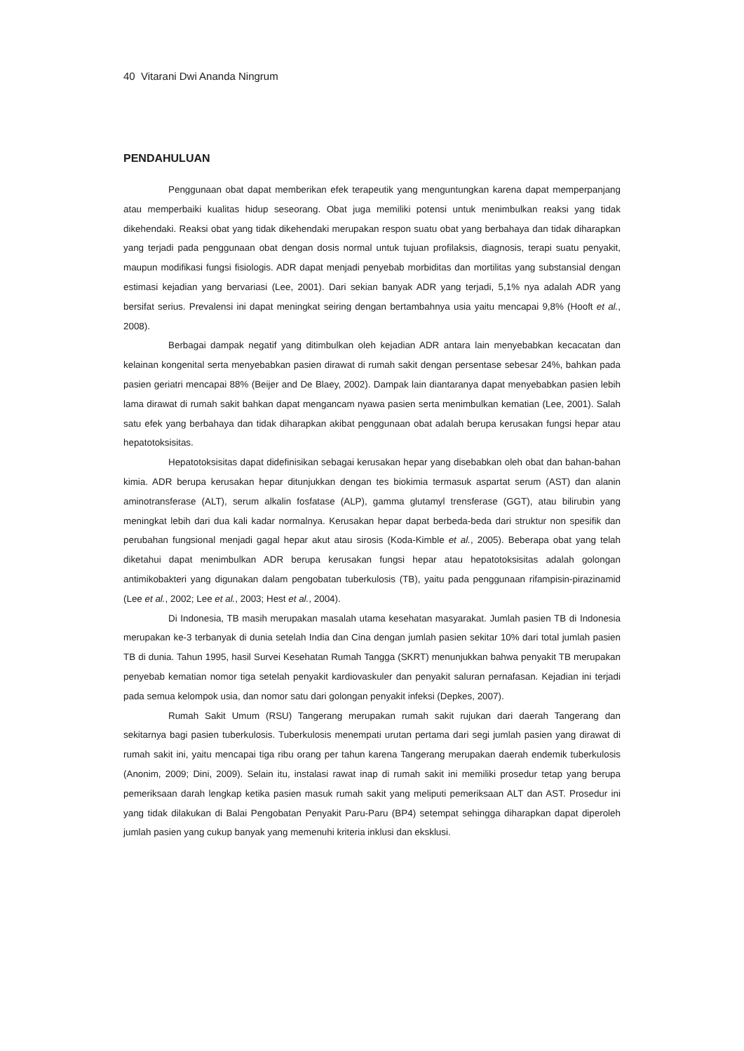40 Vitarani Dwi Ananda Ningrum
PENDAHULUAN
Penggunaan obat dapat memberikan efek terapeutik yang menguntungkan karena dapat memperpanjang atau memperbaiki kualitas hidup seseorang. Obat juga memiliki potensi untuk menimbulkan reaksi yang tidak dikehendaki. Reaksi obat yang tidak dikehendaki merupakan respon suatu obat yang berbahaya dan tidak diharapkan yang terjadi pada penggunaan obat dengan dosis normal untuk tujuan profilaksis, diagnosis, terapi suatu penyakit, maupun modifikasi fungsi fisiologis. ADR dapat menjadi penyebab morbiditas dan mortilitas yang substansial dengan estimasi kejadian yang bervariasi (Lee, 2001). Dari sekian banyak ADR yang terjadi, 5,1% nya adalah ADR yang bersifat serius. Prevalensi ini dapat meningkat seiring dengan bertambahnya usia yaitu mencapai 9,8% (Hooft et al., 2008).
Berbagai dampak negatif yang ditimbulkan oleh kejadian ADR antara lain menyebabkan kecacatan dan kelainan kongenital serta menyebabkan pasien dirawat di rumah sakit dengan persentase sebesar 24%, bahkan pada pasien geriatri mencapai 88% (Beijer and De Blaey, 2002). Dampak lain diantaranya dapat menyebabkan pasien lebih lama dirawat di rumah sakit bahkan dapat mengancam nyawa pasien serta menimbulkan kematian (Lee, 2001). Salah satu efek yang berbahaya dan tidak diharapkan akibat penggunaan obat adalah berupa kerusakan fungsi hepar atau hepatotoksisitas.
Hepatotoksisitas dapat didefinisikan sebagai kerusakan hepar yang disebabkan oleh obat dan bahan-bahan kimia. ADR berupa kerusakan hepar ditunjukkan dengan tes biokimia termasuk aspartat serum (AST) dan alanin aminotransferase (ALT), serum alkalin fosfatase (ALP), gamma glutamyl trensferase (GGT), atau bilirubin yang meningkat lebih dari dua kali kadar normalnya. Kerusakan hepar dapat berbeda-beda dari struktur non spesifik dan perubahan fungsional menjadi gagal hepar akut atau sirosis (Koda-Kimble et al., 2005). Beberapa obat yang telah diketahui dapat menimbulkan ADR berupa kerusakan fungsi hepar atau hepatotoksisitas adalah golongan antimikobakteri yang digunakan dalam pengobatan tuberkulosis (TB), yaitu pada penggunaan rifampisin-pirazinamid (Lee et al., 2002; Lee et al., 2003; Hest et al., 2004).
Di Indonesia, TB masih merupakan masalah utama kesehatan masyarakat. Jumlah pasien TB di Indonesia merupakan ke-3 terbanyak di dunia setelah India dan Cina dengan jumlah pasien sekitar 10% dari total jumlah pasien TB di dunia. Tahun 1995, hasil Survei Kesehatan Rumah Tangga (SKRT) menunjukkan bahwa penyakit TB merupakan penyebab kematian nomor tiga setelah penyakit kardiovaskuler dan penyakit saluran pernafasan. Kejadian ini terjadi pada semua kelompok usia, dan nomor satu dari golongan penyakit infeksi (Depkes, 2007).
Rumah Sakit Umum (RSU) Tangerang merupakan rumah sakit rujukan dari daerah Tangerang dan sekitarnya bagi pasien tuberkulosis. Tuberkulosis menempati urutan pertama dari segi jumlah pasien yang dirawat di rumah sakit ini, yaitu mencapai tiga ribu orang per tahun karena Tangerang merupakan daerah endemik tuberkulosis (Anonim, 2009; Dini, 2009). Selain itu, instalasi rawat inap di rumah sakit ini memiliki prosedur tetap yang berupa pemeriksaan darah lengkap ketika pasien masuk rumah sakit yang meliputi pemeriksaan ALT dan AST. Prosedur ini yang tidak dilakukan di Balai Pengobatan Penyakit Paru-Paru (BP4) setempat sehingga diharapkan dapat diperoleh jumlah pasien yang cukup banyak yang memenuhi kriteria inklusi dan eksklusi.